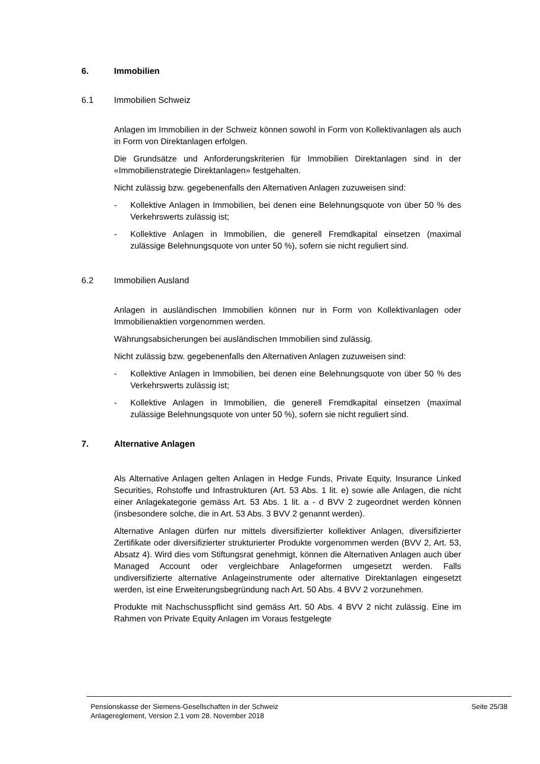6. Immobilien
6.1 Immobilien Schweiz
Anlagen im Immobilien in der Schweiz können sowohl in Form von Kollektivanlagen als auch in Form von Direktanlagen erfolgen.
Die Grundsätze und Anforderungskriterien für Immobilien Direktanlagen sind in der «Immobilienstrategie Direktanlagen» festgehalten.
Nicht zulässig bzw. gegebenenfalls den Alternativen Anlagen zuzuweisen sind:
- Kollektive Anlagen in Immobilien, bei denen eine Belehnungsquote von über 50 % des Verkehrswerts zulässig ist;
- Kollektive Anlagen in Immobilien, die generell Fremdkapital einsetzen (maximal zulässige Belehnungsquote von unter 50 %), sofern sie nicht reguliert sind.
6.2 Immobilien Ausland
Anlagen in ausländischen Immobilien können nur in Form von Kollektivanlagen oder Immobilienaktien vorgenommen werden.
Währungsabsicherungen bei ausländischen Immobilien sind zulässig.
Nicht zulässig bzw. gegebenenfalls den Alternativen Anlagen zuzuweisen sind:
- Kollektive Anlagen in Immobilien, bei denen eine Belehnungsquote von über 50 % des Verkehrswerts zulässig ist;
- Kollektive Anlagen in Immobilien, die generell Fremdkapital einsetzen (maximal zulässige Belehnungsquote von unter 50 %), sofern sie nicht reguliert sind.
7. Alternative Anlagen
Als Alternative Anlagen gelten Anlagen in Hedge Funds, Private Equity, Insurance Linked Securities, Rohstoffe und Infrastrukturen (Art. 53 Abs. 1 lit. e) sowie alle Anlagen, die nicht einer Anlagekategorie gemäss Art. 53 Abs. 1 lit. a - d BVV 2 zugeordnet werden können (insbesondere solche, die in Art. 53 Abs. 3 BVV 2 genannt werden).
Alternative Anlagen dürfen nur mittels diversifizierter kollektiver Anlagen, diversifizierter Zertifikate oder diversifizierter strukturierter Produkte vorgenommen werden (BVV 2, Art. 53, Absatz 4). Wird dies vom Stiftungsrat genehmigt, können die Alternativen Anlagen auch über Managed Account oder vergleichbare Anlageformen umgesetzt werden. Falls undiversifizierte alternative Anlageinstrumente oder alternative Direktanlagen eingesetzt werden, ist eine Erweiterungsbegründung nach Art. 50 Abs. 4 BVV 2 vorzunehmen.
Produkte mit Nachschusspflicht sind gemäss Art. 50 Abs. 4 BVV 2 nicht zulässig. Eine im Rahmen von Private Equity Anlagen im Voraus festgelegte
Pensionskasse der Siemens-Gesellschaften in der Schweiz
Anlagereglement, Version 2.1 vom 28. November 2018
Seite 25/38